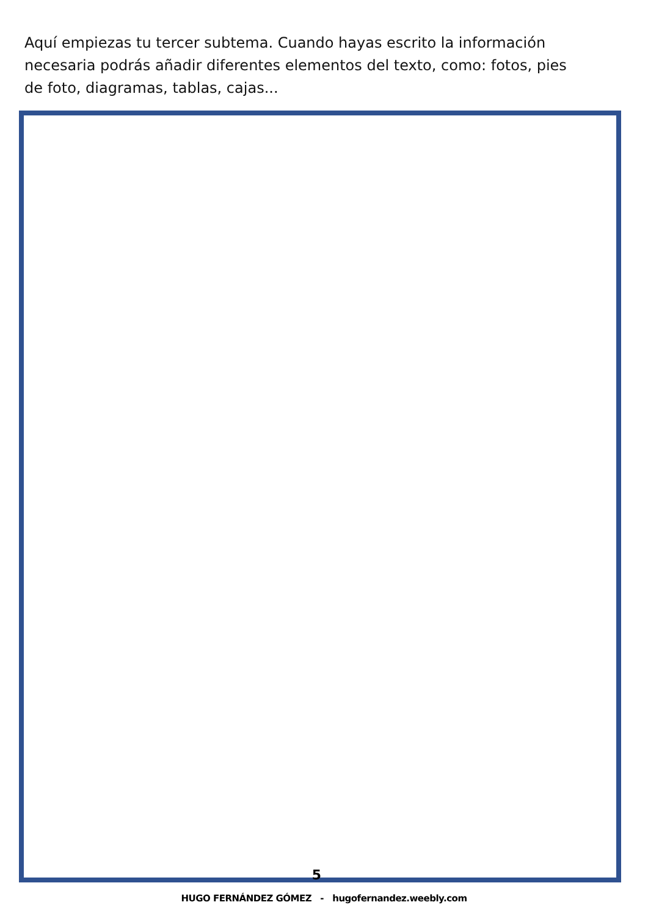Aquí empiezas tu tercer subtema. Cuando hayas escrito la información necesaria podrás añadir diferentes elementos del texto, como: fotos, pies de foto, diagramas, tablas, cajas...
5
HUGO FERNÁNDEZ GÓMEZ - hugofernandez.weebly.com